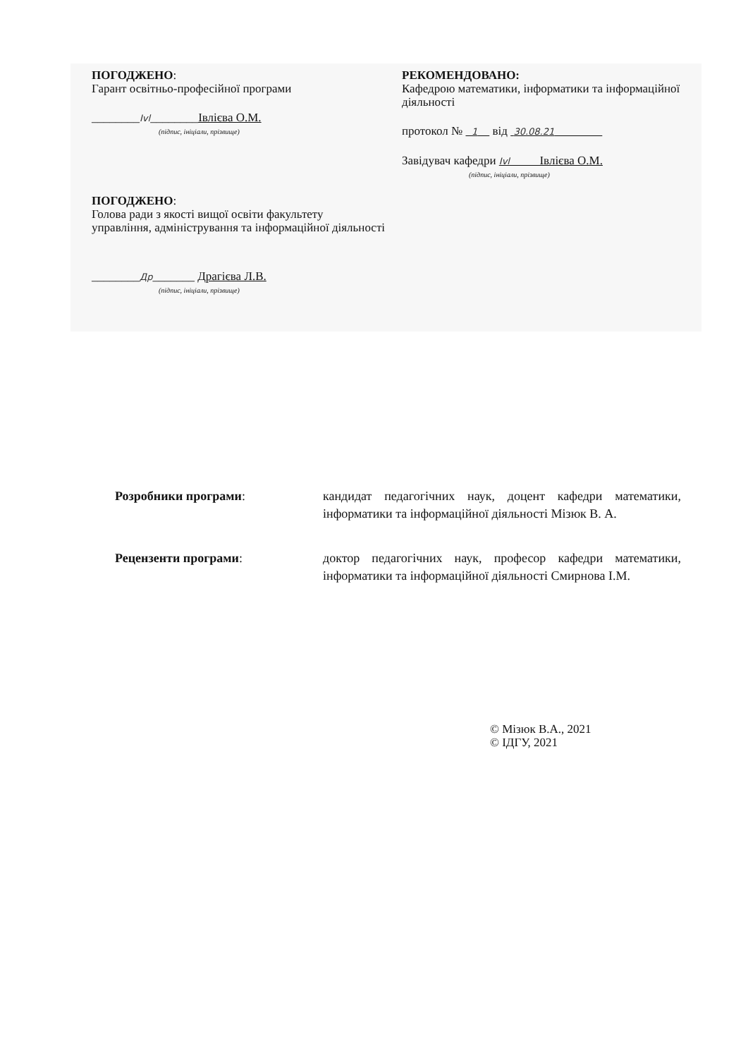ПОГОДЖЕНО:
Гарант освітньо-професійної програми
________Ivl________Івлієва О.М.
(підпис, ініціали, прізвище)
РЕКОМЕНДОВАНО:
Кафедрою математики, інформатики та інформаційної діяльності
протокол № 1 від 30.08.21
Завідувач кафедри Ivl Івлієва О.М.
(підпис, ініціали, прізвище)
ПОГОДЖЕНО:
Голова ради з якості вищої освіти факультету
управління, адміністрування та інформаційної діяльності
________Др_______ Драгієва Л.В.
(підпис, ініціали, прізвище)
Розробники програми: кандидат педагогічних наук, доцент кафедри математики, інформатики та інформаційної діяльності Мізюк В. А.
Рецензенти програми: доктор педагогічних наук, професор кафедри математики, інформатики та інформаційної діяльності Смирнова І.М.
© Мізюк В.А., 2021
© ІДГУ, 2021